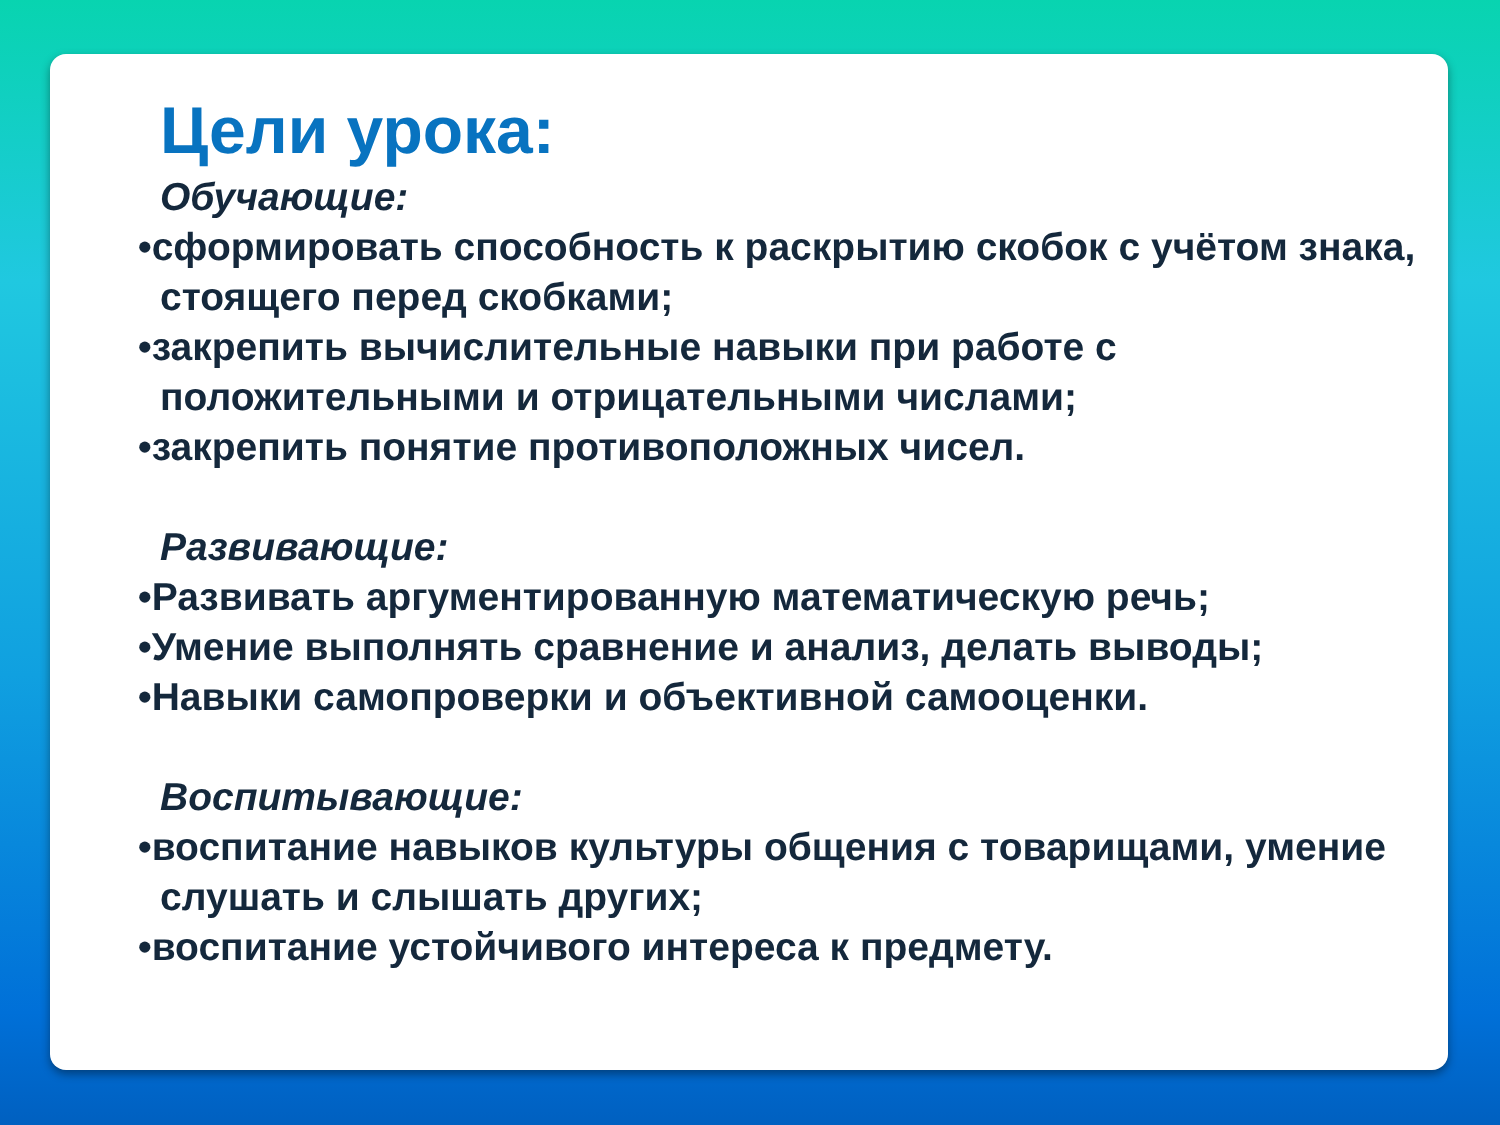Цели урока:
Обучающие:
•сформировать способность к раскрытию скобок с учётом знака, стоящего перед скобками;
•закрепить вычислительные навыки при работе с положительными и отрицательными числами;
•закрепить понятие противоположных чисел.
Развивающие:
•Развивать аргументированную математическую речь;
•Умение выполнять сравнение и анализ, делать выводы;
•Навыки самопроверки и объективной самооценки.
Воспитывающие:
•воспитание навыков культуры общения с товарищами, умение слушать и слышать других;
•воспитание устойчивого интереса к предмету.